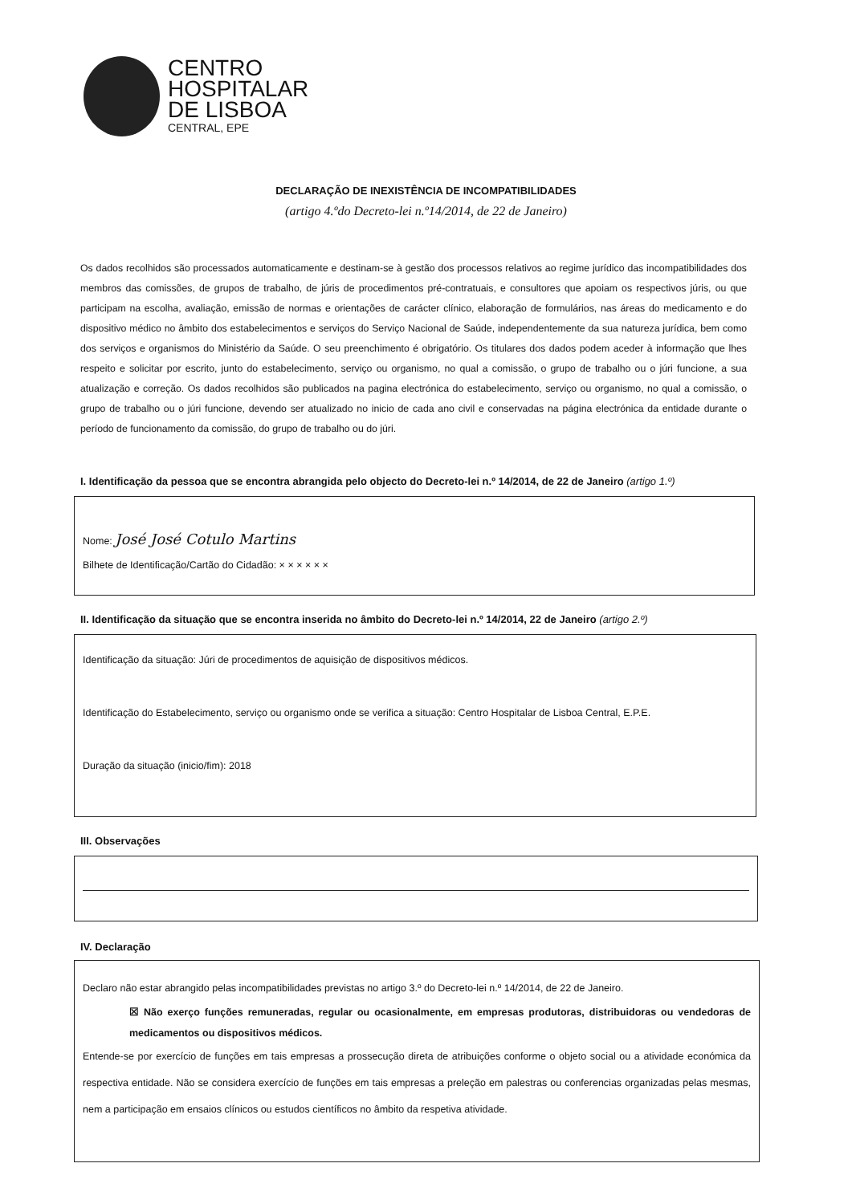CENTRO
HOSPITALAR
DE LISBOA
CENTRAL, EPE
DECLARAÇÃO DE INEXISTÊNCIA DE INCOMPATIBILIDADES
(artigo 4.ºdo Decreto-lei n.º14/2014, de 22 de Janeiro)
Os dados recolhidos são processados automaticamente e destinam-se à gestão dos processos relativos ao regime jurídico das incompatibilidades dos membros das comissões, de grupos de trabalho, de júris de procedimentos pré-contratuais, e consultores que apoiam os respectivos júris, ou que participam na escolha, avaliação, emissão de normas e orientações de carácter clínico, elaboração de formulários, nas áreas do medicamento e do dispositivo médico no âmbito dos estabelecimentos e serviços do Serviço Nacional de Saúde, independentemente da sua natureza jurídica, bem como dos serviços e organismos do Ministério da Saúde. O seu preenchimento é obrigatório. Os titulares dos dados podem aceder à informação que lhes respeito e solicitar por escrito, junto do estabelecimento, serviço ou organismo, no qual a comissão, o grupo de trabalho ou o júri funcione, a sua atualização e correção. Os dados recolhidos são publicados na pagina electrónica do estabelecimento, serviço ou organismo, no qual a comissão, o grupo de trabalho ou o júri funcione, devendo ser atualizado no inicio de cada ano civil e conservadas na página electrónica da entidade durante o período de funcionamento da comissão, do grupo de trabalho ou do júri.
I. Identificação da pessoa que se encontra abrangida pelo objecto do Decreto-lei n.º 14/2014, de 22 de Janeiro (artigo 1.º)
Nome: José José Cotulo Martins
Bilhete de Identificação/Cartão do Cidadão: × × × × × ×
II. Identificação da situação que se encontra inserida no âmbito do Decreto-lei n.º 14/2014, 22 de Janeiro (artigo 2.º)
Identificação da situação: Júri de procedimentos de aquisição de dispositivos médicos.
Identificação do Estabelecimento, serviço ou organismo onde se verifica a situação: Centro Hospitalar de Lisboa Central, E.P.E.
Duração da situação (inicio/fim): 2018
III. Observações
IV. Declaração
Declaro não estar abrangido pelas incompatibilidades previstas no artigo 3.º do Decreto-lei n.º 14/2014, de 22 de Janeiro.
☒ Não exerço funções remuneradas, regular ou ocasionalmente, em empresas produtoras, distribuidoras ou vendedoras de medicamentos ou dispositivos médicos.
Entende-se por exercício de funções em tais empresas a prossecução direta de atribuições conforme o objeto social ou a atividade económica da respectiva entidade. Não se considera exercício de funções em tais empresas a preleção em palestras ou conferencias organizadas pelas mesmas, nem a participação em ensaios clínicos ou estudos científicos no âmbito da respetiva atividade.